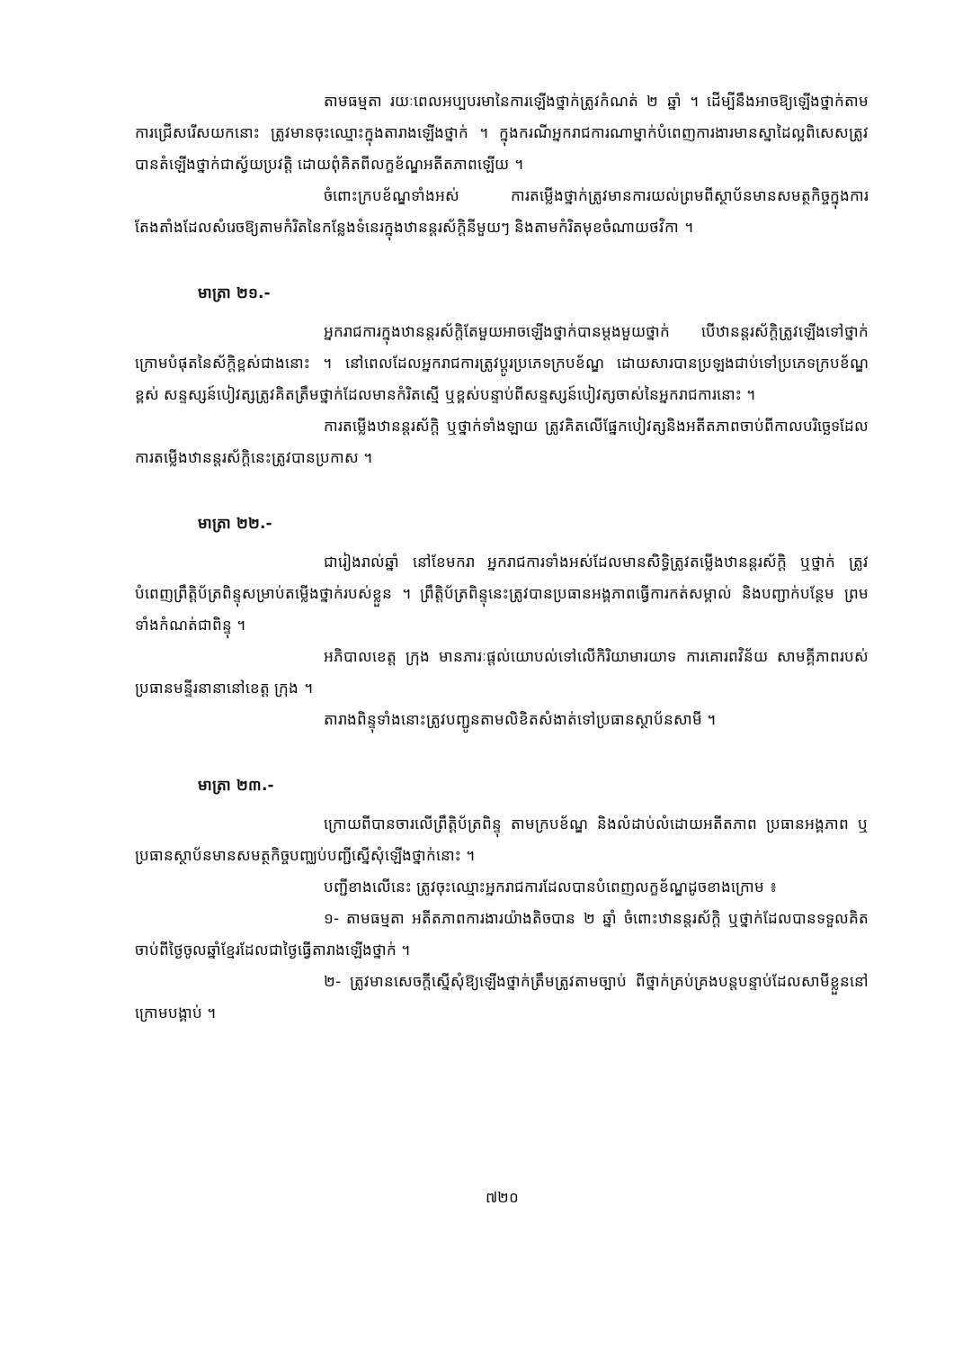តាមធម្មតា រយៈពេលអប្បបរមានៃការឡើងថ្នាក់ត្រូវកំណត់ ២ ឆ្នាំ ។ ដើម្បីនឹងអាចឱ្យឡើងថ្នាក់តាមការជ្រើសរើសយកនោះ ត្រូវមានចុះឈ្មោះក្នុងតារាងឡើងថ្នាក់ ។ ក្នុងករណីអ្នករាជការណាម្នាក់បំពេញការងារមានស្នាដៃល្អពិសេសត្រូវបានតំឡើងថ្នាក់ជាស្វ័យប្រវត្តិ ដោយពុំគិតពីលក្ខខ័ណ្ឌអតីតភាពឡើយ ។
ចំពោះក្របខ័ណ្ឌទាំងអស់ ការតម្លើងថ្នាក់ត្រូវមានការយល់ព្រមពីស្ថាប័នមានសមត្ថកិច្ចក្នុងការតែងតាំងដែលសំរេចឱ្យតាមកំរិតនៃកន្លែងទំនេរក្នុងឋានន្តរស័ក្តិនីមួយៗ និងតាមកំរិតមុខចំណាយថវិកា ។
មាត្រា ២១.-
អ្នករាជការក្នុងឋានន្តរស័ក្តិតែមួយអាចឡើងថ្នាក់បានម្តងមួយថ្នាក់ បើឋានន្តរស័ក្តិត្រូវឡើងទៅថ្នាក់ក្រោមបំផុតនៃស័ក្តិខ្ពស់ជាងនោះ ។ នៅពេលដែលអ្នករាជការត្រូវប្តូរប្រភេទក្របខ័ណ្ឌ ដោយសារបានប្រឡងជាប់ទៅប្រភេទក្របខ័ណ្ឌខ្ពស់ សន្ទស្សន៍បៀវត្សត្រូវគិតត្រឹមថ្នាក់ដែលមានកំរិតស្មើ ឬខ្ពស់បន្ទាប់ពីសន្ទស្សន៍បៀវត្សចាស់នៃអ្នករាជការនោះ ។
ការតម្លើងឋានន្តរស័ក្តិ ឬថ្នាក់ទាំងឡាយ ត្រូវគិតលើផ្នែកបៀវត្សនិងអតីតភាពចាប់ពីកាលបរិច្ឆេទដែលការតម្លើងឋានន្តរស័ក្តិនេះត្រូវបានប្រកាស ។
មាត្រា ២២.-
ជារៀងរាល់ឆ្នាំ នៅខែមករា អ្នករាជការទាំងអស់ដែលមានសិទ្ធិត្រូវតម្លើងឋានន្តរស័ក្តិ ឬថ្នាក់ ត្រូវបំពេញព្រឹត្តិប័ត្រពិន្ទុសម្រាប់តម្លើងថ្នាក់របស់ខ្លួន ។ ព្រឹត្តិប័ត្រពិន្ទុនេះត្រូវបានប្រធានអង្គភាពធ្វើការកត់សម្គាល់ និងបញ្ជាក់បន្ថែម ព្រមទាំងកំណត់ជាពិន្ទុ ។
អភិបាលខេត្ត ក្រុង មានភារៈផ្តល់យោបល់ទៅលើកិរិយាមារយាទ ការគោរពវិន័យ សាមគ្គីភាពរបស់ប្រធានមន្ទីរនានានៅខេត្ត ក្រុង ។
តារាងពិន្ទុទាំងនោះត្រូវបញ្ជូនតាមលិខិតសំងាត់ទៅប្រធានស្ថាប័នសាមី ។
មាត្រា ២៣.-
ក្រោយពីបានចារលើព្រឹត្តិប័ត្រពិន្ទុ តាមក្របខ័ណ្ឌ និងលំដាប់លំដោយអតីតភាព ប្រធានអង្គភាព ឬប្រធានស្ថាប័នមានសមត្ថកិច្ចបញ្ឈប់បញ្ជីស្នើសុំឡើងថ្នាក់នោះ ។
បញ្ជីខាងលើនេះ ត្រូវចុះឈ្មោះអ្នករាជការដែលបានបំពេញលក្ខខ័ណ្ឌដូចខាងក្រោម ៖
១- តាមធម្មតា អតីតភាពការងារយ៉ាងតិចបាន ២ ឆ្នាំ ចំពោះឋានន្តរស័ក្តិ ឬថ្នាក់ដែលបានទទួលគិតចាប់ពីថ្ងៃចូលឆ្នាំខ្មែរដែលជាថ្ងៃធ្វើតារាងឡើងថ្នាក់ ។
២- ត្រូវមានសេចក្តីស្នើសុំឱ្យឡើងថ្នាក់ត្រឹមត្រូវតាមច្បាប់ ពីថ្នាក់គ្រប់គ្រងបន្តបន្ទាប់ដែលសាមីខ្លួននៅក្រោមបង្គាប់ ។
៧២០